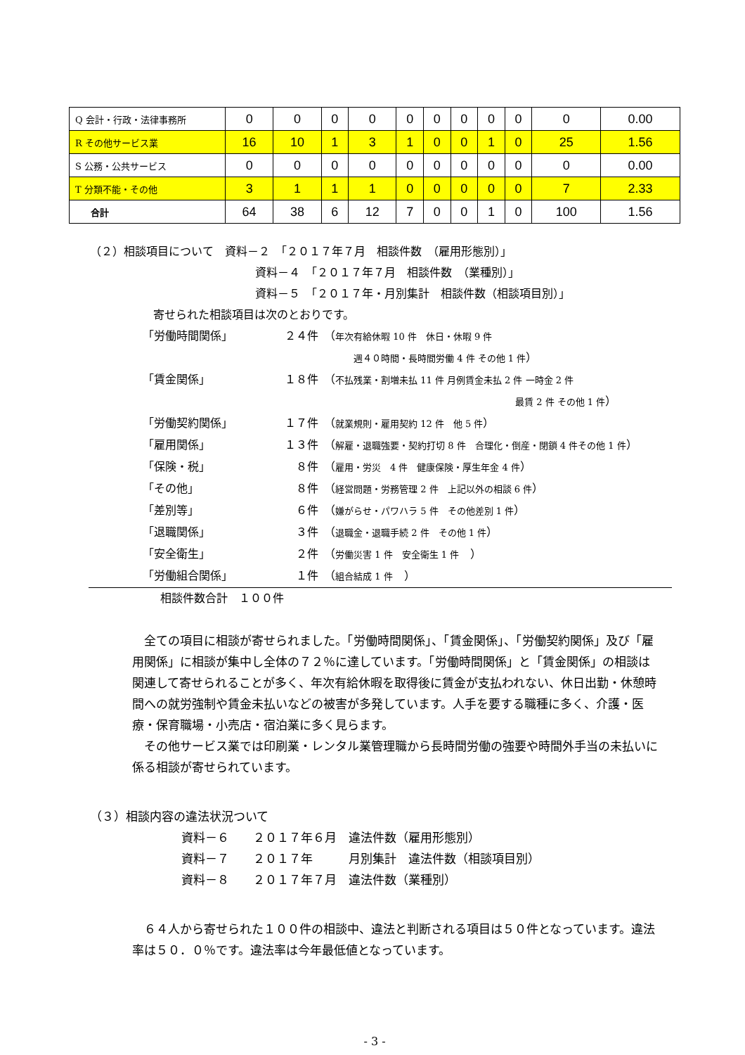| Q 会計・行政・法律事務所 | 0 | 0 | 0 | 0 | 0 | 0 | 0 | 0 | 0 | 0 | 0.00 |
| R その他サービス業 | 16 | 10 | 1 | 3 | 1 | 0 | 0 | 1 | 0 | 25 | 1.56 |
| S 公務・公共サービス | 0 | 0 | 0 | 0 | 0 | 0 | 0 | 0 | 0 | 0 | 0.00 |
| T 分類不能・その他 | 3 | 1 | 1 | 1 | 0 | 0 | 0 | 0 | 0 | 7 | 2.33 |
| 合計 | 64 | 38 | 6 | 12 | 7 | 0 | 0 | 1 | 0 | 100 | 1.56 |
（２）相談項目について　資料－２　「２０１７年７月　相談件数　（雇用形態別）」
資料－４　「２０１７年７月　相談件数　（業種別）」
資料－５　「２０１７年・月別集計　相談件数（相談項目別）」
寄せられた相談項目は次のとおりです。
「労働時間関係」 ２４件 （年次有給休暇 10 件　休日・休暇 9 件
週４０時間・長時間労働 4 件 その他 1 件）
「賃金関係」 １８件 （不払残業・割増未払 11 件 月例賃金未払 2 件 一時金 2 件
最賃 2 件 その他 1 件）
「労働契約関係」 １７件 （就業規則・雇用契約 12 件　他 5 件）
「雇用関係」 １３件 （解雇・退職強要・契約打切 8 件　合理化・倒産・閉鎖 4 件その他 1 件）
「保険・税」 ８件 （雇用・労災　4 件　健康保険・厚生年金 4 件）
「その他」 ８件 （経営問題・労務管理 2 件　上記以外の相談 6 件）
「差別等」 ６件 （嫌がらせ・パワハラ 5 件　その他差別 1 件）
「退職関係」 ３件 （退職金・退職手続 2 件　その他 1 件）
「安全衛生」 ２件 （労働災害 1 件　安全衛生 1 件　）
「労働組合関係」 １件 （組合結成 1 件　）
相談件数合計　１００件
全ての項目に相談が寄せられました。「労働時間関係」、「賃金関係」、「労働契約関係」及び「雇用関係」に相談が集中し全体の７２％に達しています。「労働時間関係」と「賃金関係」の相談は関連して寄せられることが多く、年次有給休暇を取得後に賃金が支払われない、休日出勤・休憩時間への就労強制や賃金未払いなどの被害が多発しています。人手を要する職種に多く、介護・医療・保育職場・小売店・宿泊業に多く見らます。
その他サービス業では印刷業・レンタル業管理職から長時間労働の強要や時間外手当の未払いに係る相談が寄せられています。
（３）相談内容の違法状況ついて
資料－６　　２０１７年６月　違法件数（雇用形態別）
資料－７　　２０１７年　　　月別集計　違法件数（相談項目別）
資料－８　　２０１７年７月　違法件数（業種別）
６４人から寄せられた１００件の相談中、違法と判断される項目は５０件となっています。違法率は５０．０％です。違法率は今年最低値となっています。
- 3 -